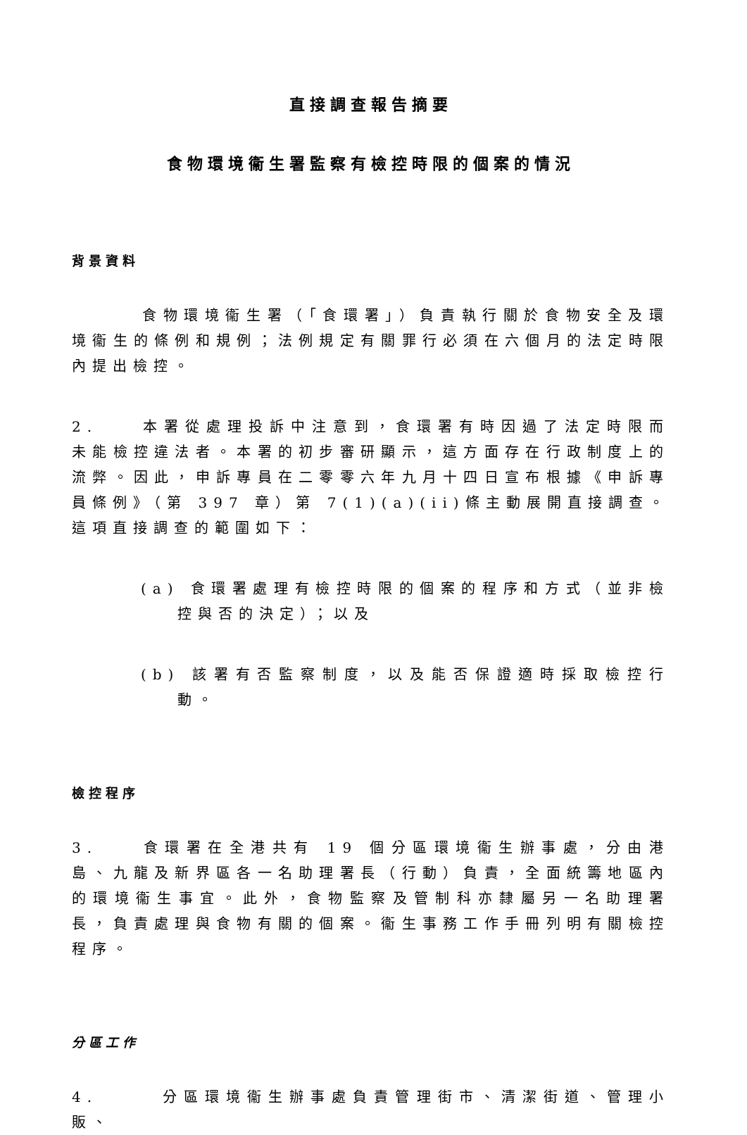直接調查報告摘要
食物環境衞生署監察有檢控時限的個案的情況
背景資料
食物環境衞生署（「食環署」）負責執行關於食物安全及環境衞生的條例和規例；法例規定有關罪行必須在六個月的法定時限內提出檢控。
2. 本署從處理投訴中注意到，食環署有時因過了法定時限而未能檢控違法者。本署的初步審研顯示，這方面存在行政制度上的流弊。因此，申訴專員在二零零六年九月十四日宣布根據《申訴專員條例》（第 397 章）第 7(1)(a)(ii)條主動展開直接調查。這項直接調查的範圍如下：
(a) 食環署處理有檢控時限的個案的程序和方式（並非檢控與否的決定）；以及
(b) 該署有否監察制度，以及能否保證適時採取檢控行動。
檢控程序
3. 食環署在全港共有 19 個分區環境衞生辦事處，分由港島、九龍及新界區各一名助理署長（行動）負責，全面統籌地區內的環境衞生事宜。此外，食物監察及管制科亦隸屬另一名助理署長，負責處理與食物有關的個案。衞生事務工作手冊列明有關檢控程序。
分區工作
4. 分區環境衞生辦事處負責管理街市、清潔街道、管理小販、